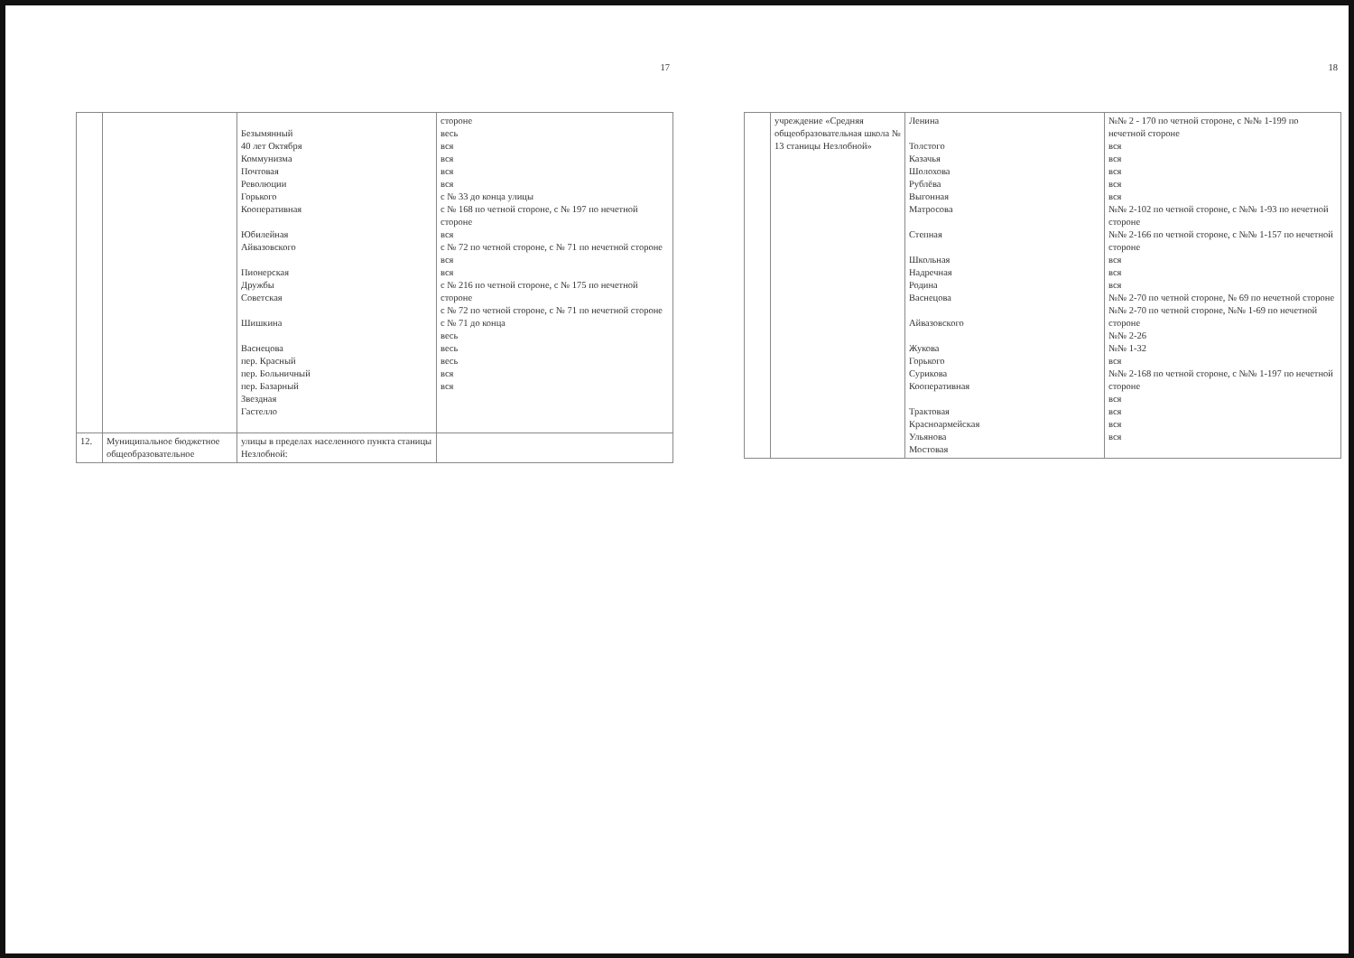17
| | | Безымянный 40 лет Октября Коммунизма Почтовая Революции Горького Кооперативная Юбилейная Айвазовского Пионерская Дружбы Советская Шишкина Васнецова пер. Красный пер. Больничный пер. Базарный Звездная Гастелло | стороне весь вся вся вся вся с № 33 до конца улицы с № 168 по четной стороне, с № 197 по нечетной стороне вся с № 72 по четной стороне, с № 71 по нечетной стороне вся вся с № 216 по четной стороне, с № 175 по нечетной стороне с № 72 по четной стороне, с № 71 по нечетной стороне с № 71 до конца весь весь весь вся вся |
| 12. | Муниципальное бюджетное общеобразовательное | улицы в пределах населенного пункта станицы Незлобной: | |
18
| | учреждение «Средняя общеобразовательная школа № 13 станицы Незлобной» | Ленина Толстого Казачья Шолохова Рублёва Выгонная Матросова Степная Школьная Надречная Родина Васнецова Айвазовского Жукова Горького Сурикова Кооперативная Трактовая Красноармейская Ульянова Мостовая | №№ 2 - 170 по четной стороне, с №№ 1-199 по нечетной стороне вся вся вся вся вся №№ 2-102 по четной стороне, с №№ 1-93 по нечетной стороне №№ 2-166 по четной стороне, с №№ 1-157 по нечетной стороне вся вся вся №№ 2-70 по четной стороне, № 69 по нечетной стороне №№ 2-70 по четной стороне, №№ 1-69 по нечетной стороне №№ 2-26 №№ 1-32 вся №№ 2-168 по четной стороне, с №№ 1-197 по нечетной стороне вся вся вся вся |